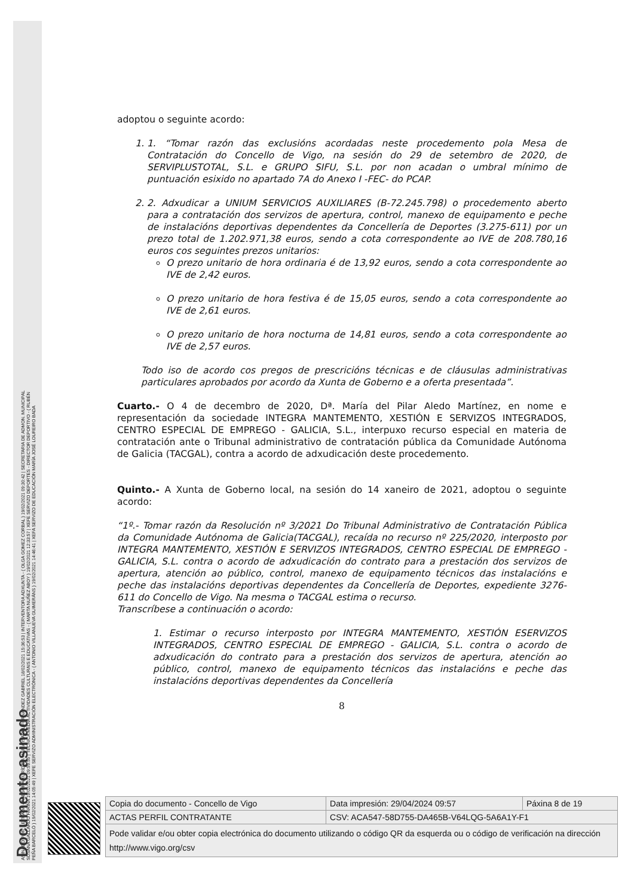ASINADO POR: LETRADA - ASESORA XURÍDICA MARÍA ISABEL FERNÁNDEZ GABRIEL 18/02/2021 15:36:53 | INTERVENTORA ADXUNTA - ( OLGA GOMEZ CORBAL ) 19/02/2021 09:30:42 | SECRETARIA DE ADMON. MUNICIPAL
SUSANA GALLARDO FARIÑA 19/02/2021 09:59:55 | TÉCNICA MEDIA ACTIVIDADES CULTURAIS E EDUCATIVAS - ( MARTA NUÑEZ ABOY ) 19/02/2021 12:33:57 | XEFE SERVIZO DEPORTES - DIRECTOR DEPORTIVO - ( RUBÉN
PEÑA BARCELÓ ) 19/02/2021 14:05:49 | XEFE SERVIZO ADMINISTRACIÓN ELECTRÓNICA - ( ANTONIO VILLANUEVA GUIMERÁNS ) 19/02/2021 14:46:41 | XEFA SERVIZO DE EDUCACIÓN MARÍA JOSÉ LOUREIRO BADA
Documento asinado
adoptou o seguinte acordo:
1. 1. “Tomar razón das exclusións acordadas neste procedemento pola Mesa de Contratación do Concello de Vigo, na sesión do 29 de setembro de 2020, de SERVIPLUSTOTAL, S.L. e GRUPO SIFU, S.L. por non acadan o umbral mínimo de puntuación esixido no apartado 7A do Anexo I -FEC- do PCAP.
2. 2. Adxudicar a UNIUM SERVICIOS AUXILIARES (B-72.245.798) o procedemento aberto para a contratación dos servizos de apertura, control, manexo de equipamento e peche de instalacións deportivas dependentes da Concellería de Deportes (3.275-611) por un prezo total de 1.202.971,38 euros, sendo a cota correspondente ao IVE de 208.780,16 euros cos seguintes prezos unitarios:
O prezo unitario de hora ordinaria é de 13,92 euros, sendo a cota correspondente ao IVE de 2,42 euros.
O prezo unitario de hora festiva é de 15,05 euros, sendo a cota correspondente ao IVE de 2,61 euros.
O prezo unitario de hora nocturna de 14,81 euros, sendo a cota correspondente ao IVE de 2,57 euros.
Todo iso de acordo cos pregos de prescricións técnicas e de cláusulas administrativas particulares aprobados por acordo da Xunta de Goberno e a oferta presentada”.
Cuarto.- O 4 de decembro de 2020, Dª. María del Pilar Aledo Martínez, en nome e representación da sociedade INTEGRA MANTEMENTO, XESTIÓN E SERVIZOS INTEGRADOS, CENTRO ESPECIAL DE EMPREGO - GALICIA, S.L., interpuxo recurso especial en materia de contratación ante o Tribunal administrativo de contratación pública da Comunidade Autónoma de Galicia (TACGAL), contra a acordo de adxudicación deste procedemento.
Quinto.- A Xunta de Goberno local, na sesión do 14 xaneiro de 2021, adoptou o seguinte acordo:
“1º.- Tomar razón da Resolución nº 3/2021 Do Tribunal Administrativo de Contratación Pública da Comunidade Autónoma de Galicia(TACGAL), recaída no recurso nº 225/2020, interposto por INTEGRA MANTEMENTO, XESTIÓN E SERVIZOS INTEGRADOS, CENTRO ESPECIAL DE EMPREGO - GALICIA, S.L. contra o acordo de adxudicación do contrato para a prestación dos servizos de apertura, atención ao público, control, manexo de equipamento técnicos das instalacións e peche das instalacións deportivas dependentes da Concellería de Deportes, expediente 3276-611 do Concello de Vigo. Na mesma o TACGAL estima o recurso.
Transcríbese a continuación o acordo:
1. Estimar o recurso interposto por INTEGRA MANTEMENTO, XESTIÓN ESERVIZOS INTEGRADOS, CENTRO ESPECIAL DE EMPREGO - GALICIA, S.L. contra o acordo de adxudicación do contrato para a prestación dos servizos de apertura, atención ao público, control, manexo de equipamento técnicos das instalacións e peche das instalacións deportivas dependentes da Concellería
8
| Copia do documento - Concello de Vigo | Data impresión: 29/04/2024 09:57 | Páxina 8 de 19 |
| ACTAS PERFIL CONTRATANTE | CSV: ACA547-58D755-DA465B-V64LQG-5A6A1Y-F1 | |
| Pode validar e/ou obter copia electrónica do documento utilizando o código QR da esquerda ou o código de verificación na dirección http://www.vigo.org/csv | | |